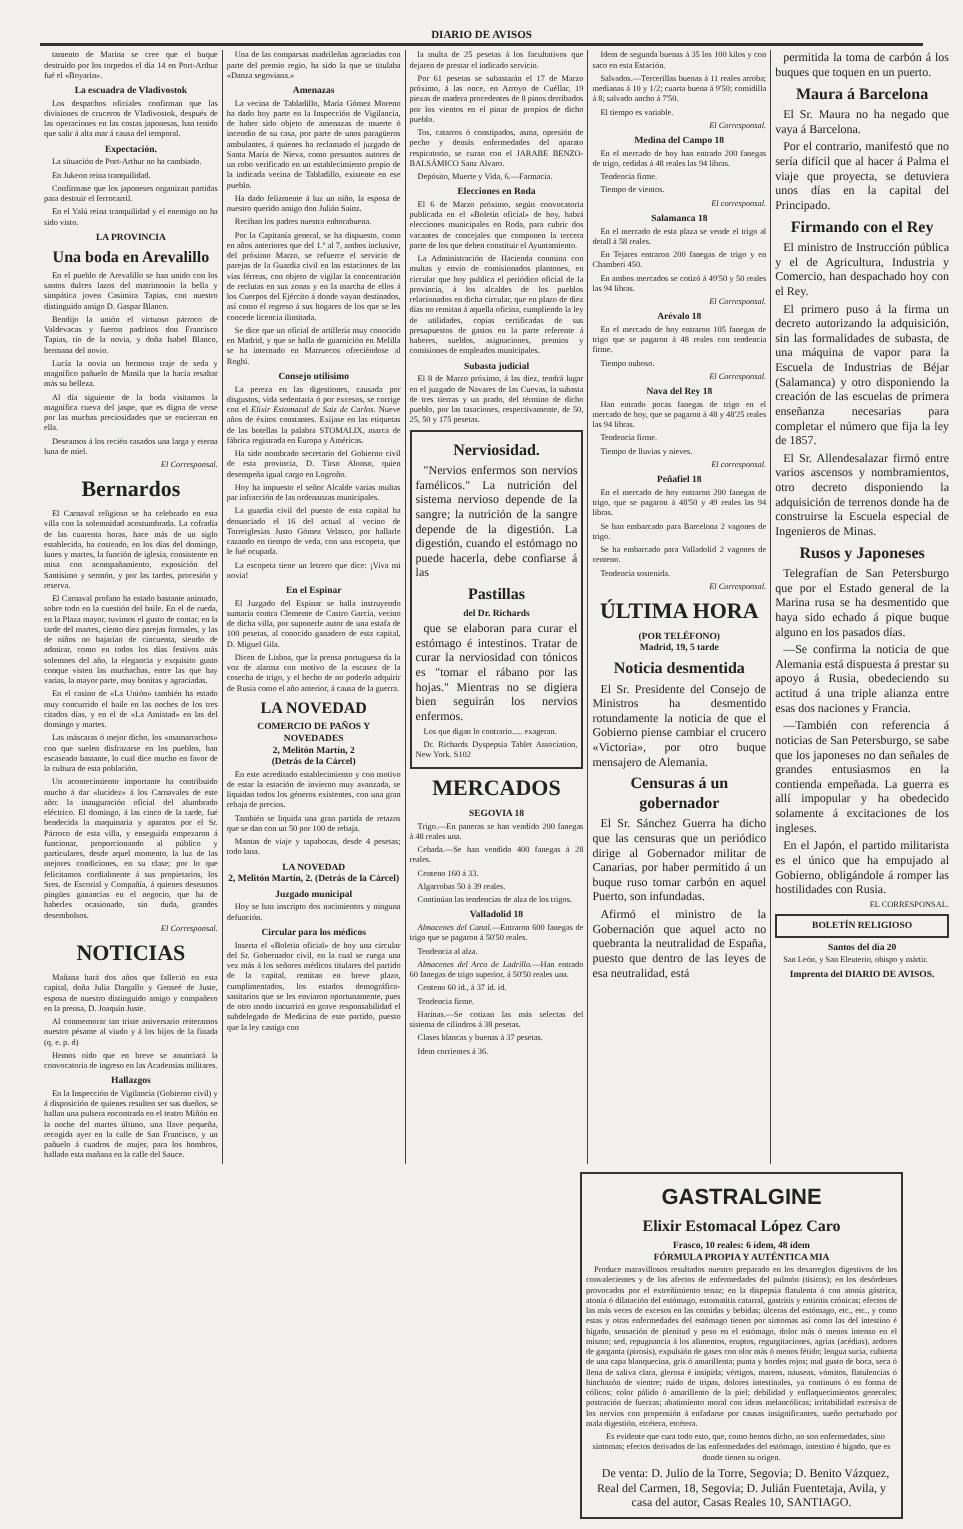DIARIO DE AVISOS
tamento de Marina se cree que el buque destruido por los torpedos el día 14 en Port-Arthur fué el «Boyarin».
La escuadra de Vladivostok
Los despachos oficiales confirman que las divisiones de cruceros de Vladivostok, después de las operaciones en las costas japonesas, han tenido que salir á alta mar á causa del temporal.
Expectación.
La situación de Port-Arthur no ha cambiado.
En Jukeon reina tranquilidad.
Confírmase que los japoneses organizan partidas para destruir el ferrocarril.
En el Yalú reina tranquilidad y el enemigo no ha sido visto.
LA PROVINCIA
Una boda en Arevalillo
En el pueblo de Arevalillo se han unido con los santos dulces lazos del matrimonio la bella y simpática joven Casimira Tapias, con nuestro distinguido amigo D. Gaspar Blanco.
Bendijo la unión el virtuoso párroco de Valdevacas y fueron padrinos don Francisco Tapias, tío de la novia, y doña Isabel Blanco, hermana del novio.
Lucía la novia un hermoso traje de seda y magnífico pañuelo de Manila que la hacía resaltar más su belleza.
Al día siguiente de la boda visitamos la magnífica cueva del jaspe, que es digna de verse por las muchas preciosidades que se encierran en ella.
Deseamos á los recién casados una larga y eterna luna de miel.
El Corresponsal.
Bernardos
El Carnaval religioso se ha celebrado en esta villa con la solemnidad acostumbrada. La cofradía de las cuarenta horas, hace más de un siglo establecida, ha costeado, en los días del domingo, lunes y martes, la función de iglesia, consistente en misa con acompañamiento, exposición del Santísimo y sermón, y por las tardes, procesión y reserva.
El Carnaval profano ha estado bastante animado, sobre todo en la cuestión del baile. En el de rueda, en la Plaza mayor, tuvimos el gusto de contar, en la tarde del martes, ciento diez parejas formales, y las de niños no bajarían de cincuenta, siendo de admirar, como en todos los días festivos más solemnes del año, la elegancia y exquisito gusto conque visten las muchachas, entre las que hay varias, la mayor parte, muy bonitas y agraciadas.
En el casino de «La Unión» también ha estado muy concurrido el baile en las noches de los tres citados días, y en el de «La Amistad» en las del domingo y martes.
Las máscaras ó mejor dicho, los «mamarrachos» con que suelen disfrazarse en los pueblos, han escaseado bastante, lo cual dice mucho en favor de la cultura de esta población.
Un acontecimiento importante ha contribuido mucho á dar «lucidez» á los Carnavales de este año: la inauguración oficial del alumbrado eléctrico. El domingo, á las cinco de la tarde, fué bendecida la maquinaria y aparatos por el Sr. Párroco de esta villa, y enseguida empezaron á funcionar, proporcionando al público y particulares, desde aquel momento, la luz de las mejores condiciones, en su clase; por lo que felicitamos cordialmente á sus propietarios, los Sres. de Escorial y Compañía, á quienes deseamos pingües ganancias en el negocio, que ha de haberles ocasionado, sin duda, grandes desembolsos.
El Corresponsal.
NOTICIAS
Mañana hará dos años que falleció en esta capital, doña Julia Dargallo y Genseé de Juste, esposa de nuestro distinguido amigo y compañero en la prensa, D. Joaquín Juste.
Al conmemorar tan triste aniversario reiteramos nuestro pésame al viudo y á los hijos de la finada (q. e. p. d)
Hemos oído que en breve se anunciará la convocatoria de ingreso en las Academias militares.
Hallazgos
En la Inspección de Vigilancia (Gobierno civil) y á disposición de quienes resulten ser sus dueños, se hallan una pulsera encontrada en el teatro Miñón en la noche del martes último, una llave pequeña, recogida ayer en la calle de San Francisco, y un pañuelo á cuadros de mujer, para los hombros, hallado esta mañana en la calle del Sauce.
Una de las comparsas madrileñas agraciadas con parte del premio regio, ha sido la que se titulaba «Danza segoviana.»
Amenazas
La vecina de Tabladillo, María Gómez Moreno ha dado hoy parte en la Inspección de Vigilancia, de haber sido objeto de amenazas de muerte ó incendio de su casa, por parte de unos paragüeros ambulantes, á quienes ha reclamado el juzgado de Santa María de Nieva, como presuntos autores de un robo verificado en un establecimiento propio de la indicada vecina de Tabladillo, existente en ese pueblo.
Ha dado felizmente á luz un niño, la esposa de nuestro querido amigo don Julián Sainz.
Reciban los padres nuestra enhorabuena.
Por la Capitanía general, se ha dispuesto, como en años anteriores que del 1.º al 7, ambos inclusive, del próximo Marzo, se refuerce el servicio de parejas de la Guardia civil en las estaciones de las vías férreas, con objeto de vigilar la concentración de reclutas en sus zonas y en la marcha de ellos á los Cuerpos del Ejército á donde vayan destinados, así como el regreso á sus hogares de los que se les concede licencia ilimitada.
Se dice que un oficial de artillería muy conocido en Madrid, y que se halla de guarnición en Melilla se ha internado en Marruecos ofreciéndose al Roghí.
Consejo utilísimo
La pereza en las digestiones, causada por disgustos, vida sedentaria ó por excesos, se corrige con el Elixir Estomacal de Saiz de Carlos. Nueve años de éxitos constantes. Exíjase en las etiquetas de las botellas la palabra STOMALIX, marca de fábrica registrada en Europa y Américas.
Ha sido nombrado secretario del Gobierno civil de esta provincia, D. Tirso Alonso, quien desempeña igual cargo en Logroño.
Hoy ha impuesto el señor Alcalde varias multas par infracción de las ordenanzas municipales.
La guardia civil del puesto de esta capital ha denunciado el 16 del actual al vecino de Torreiglesias Justo Gómez Velasco, por hallarle cazando en tiempo de veda, con una escopeta, que le fué ocupada.
La escopeta tiene un letrero que dice: ¡Viva mi novia!
En el Espinar
El Juzgado del Espinar se halla instruyendo sumaria contra Clemente de Castro García, vecino de dicha villa, por suponerle autor de una estafa de 100 pesetas, al conocido ganadero de esta capital, D. Miguel Gila.
Dicen de Lisboa, que la prensa portuguesa da la voz de alarma con motivo de la escasez de la cosecha de trigo, y el hecho de no poderlo adquirir de Rusia como el año anterior, á causa de la guerra.
LA NOVEDAD
COMERCIO DE PAÑOS Y NOVEDADES
2, Melitón Martín, 2
(Detrás de la Cárcel)
En este acreditado establecimiento y con motivo de estar la estación de invierno muy avanzada, se liquidan todos los géneros existentes, con una gran rebaja de precios.
También se liquida una gran partida de retazos que se dan con un 50 por 100 de rebaja.
Mantas de viaje y tapabocas, desde 4 pesetas; todo lana.
LA NOVEDAD
2, Melitón Martín, 2. (Detrás de la Cárcel)
Juzgado municipal
Hoy se han inscripto dos nacimientos y ninguna defunción.
Circular para los médicos
Inserta el «Boletín oficial» de hoy una circular del Sr. Gobernador civil, en la cual se ruega una vez más á los señores médicos titulares del partido de la capital, remitan en breve plazo, cumplimentados, los estados demográfico-sanitarios que se les enviaron oportunamente, pues de otro modo incurrirá en grave responsabilidad el subdelegado de Medicina de este partido, puesto que la ley castiga con
la multa de 25 pesetas á los facultativos que dejaren de prestar el indicado servicio.
Por 61 pesetas se subastarán el 17 de Marzo próximo, á las once, en Arroyo de Cuéllar, 19 piezas de madera procedentes de 8 pinos derribados por los vientos en el pinar de propios de dicho pueblo.
Tos, catarros ó constipados, asma, opresión de pecho y demás enfermedades del aparato respiratorio, se curan con el JARABE BENZO-BALSÁMICO Sanz Alvaro.
Depósito, Muerte y Vida, 6.—Farmacia.
Elecciones en Roda
El 6 de Marzo próximo, según convocatoria publicada en el «Boletín oficial» de hoy, habrá elecciones municipales en Roda, para cubrir dos vacantes de concejales que componen la tercera parte de los que deben constituir el Ayuntamiento.
La Administración de Hacienda conmina con multas y envío de comisionados plantones, en circular que hoy publica el periódico oficial de la provincia, á los alcaldes de los pueblos relacionados en dicha circular, que en plazo de diez días no remitan á aquella oficina, cumpliendo la ley de utilidades, copias certificadas de sus presupuestos de gastos en la parte referente á haberes, sueldos, asignaciones, premios y comisiones de empleados municipales.
Subasta judicial
El 8 de Marzo próximo, á las diez, tendrá lugar en el juzgado de Navares de las Cuevas, la subasta de tres tierras y un prado, del término de dicho pueblo, por las tasaciones, respectivamente, de 50, 25, 50 y 175 pesetas.
Nerviosidad.
"Nervios enfermos son nervios famélicos." La nutrición del sistema nervioso depende de la sangre; la nutrición de la sangre depende de la digestión. La digestión, cuando el estómago no puede hacerla, debe confiarse á las
Pastillas
del Dr. Richards
que se elaboran para curar el estómago é intestinos. Tratar de curar la nerviosidad con tónicos es "tomar el rábano por las hojas." Mientras no se digiera bien seguirán los nervios enfermos.
Los que digan lo contrario..... exageran.
Dr. Richards Dyspepsia Tablet Association, New York. S102
MERCADOS
SEGOVIA 18
Trigo.—En paneras se han vendido 200 fanegas á 48 reales una.
Cebada.—Se han vendido 400 fanegas á 28 reales.
Centeno 160 á 33.
Algarrobas 50 á 39 reales.
Continúan las tendencias de alza de los trigos.
Valladolid 18
Almacenes del Canal.—Entraron 600 fanegas de trigo que se pagaron á 50'50 reales.
Tendencia al alza.
Almacenes del Arco de Ladrillo.—Han entrado 60 fanegas de trigo superior, á 50'50 reales una.
Centeno 60 íd., á 37 íd. íd.
Tendencia firme.
Harinas.—Se cotizan las más selectas del sistema de cilindros á 38 pesetas.
Clases blancas y buenas á 37 pesetas.
Idem corrientes á 36.
Idem de segunda buenas á 35 los 100 kilos y con saco en esta Estación.
Salvados.—Tercerillas buenas á 11 reales arroba; medianas á 10 y 1/2; cuarta buena á 9'50; comidilla á 8; salvado ancho á 7'50.
El tiempo es variable.
El Corresponsal.
Medina del Campo 18
En el mercado de hoy han entrado 200 fanegas de trigo, cedidas á 48 reales las 94 libras.
Tendencia firme.
Tiempo de vientos.
El corresponsal.
Salamanca 18
En el mercado de esta plaza se vende el trigo al detall á 58 reales.
En Tejares entraron 200 fanegas de trigo y en Chamberí 450.
En ambos mercados se cotizó á 49'50 y 50 reales las 94 libras.
El Corresponsal.
Arévalo 18
En el mercado de hoy entraron 105 fanegas de trigo que se pagaron á 48 reales con tendencia firme.
Tiempo nuboso.
El Corresponsal.
Nava del Rey 18
Han entrado pocas fanegas de trigo en el mercado de hoy, que se pagaron á 48 y 48'25 reales las 94 libras.
Tendencia firme.
Tiempo de lluvias y nieves.
El corresponsal.
Peñafiel 18
En el mercado de hoy entraron 200 fanegas de trigo, que se pagaron á 48'50 y 49 reales las 94 libras.
Se han embarcado para Barcelona 2 vagones de trigo.
Se ha embarcado para Valladolid 2 vagones de centeno.
Tendencia sostenida.
El Corresponsal.
ÚLTIMA HORA
(POR TELÉFONO)
Madrid, 19, 5 tarde
Noticia desmentida
El Sr. Presidente del Consejo de Ministros ha desmentido rotundamente la noticia de que el Gobierno piense cambiar el crucero «Victoria», por otro buque mensajero de Alemania.
Censuras á un gobernador
El Sr. Sánchez Guerra ha dicho que las censuras que un periódico dirige al Gobernador militar de Canarias, por haber permitido á un buque ruso tomar carbón en aquel Puerto, son infundadas.
Afirmó el ministro de la Gobernación que aquel acto no quebranta la neutralidad de España, puesto que dentro de las leyes de esa neutralidad, está
permitida la toma de carbón á los buques que toquen en un puerto.
Maura á Barcelona
El Sr. Maura no ha negado que vaya á Barcelona.
Por el contrario, manifestó que no sería difícil que al hacer á Palma el viaje que proyecta, se detuviera unos días en la capital del Principado.
Firmando con el Rey
El ministro de Instrucción pública y el de Agricultura, Industria y Comercio, han despachado hoy con el Rey.
El primero puso á la firma un decreto autorizando la adquisición, sin las formalidades de subasta, de una máquina de vapor para la Escuela de Industrias de Béjar (Salamanca) y otro disponiendo la creación de las escuelas de primera enseñanza necesarias para completar el número que fija la ley de 1857.
El Sr. Allendesalazar firmó entre varios ascensos y nombramientos, otro decreto disponiendo la adquisición de terrenos donde ha de construirse la Escuela especial de Ingenieros de Minas.
Rusos y Japoneses
Telegrafían de San Petersburgo que por el Estado general de la Marina rusa se ha desmentido que haya sido echado á pique buque alguno en los pasados días.
—Se confirma la noticia de que Alemania está dispuesta á prestar su apoyo á Rusia, obedeciendo su actitud á una triple alianza entre esas dos naciones y Francia.
—También con referencia á noticias de San Petersburgo, se sabe que los japoneses no dan señales de grandes entusiasmos en la contienda empeñada. La guerra es allí impopular y ha obedecido solamente á excitaciones de los ingleses.
En el Japón, el partido militarista es el único que ha empujado al Gobierno, obligándole á romper las hostilidades con Rusia.
EL CORRESPONSAL.
BOLETÍN RELIGIOSO
Santos del día 20
San León, y San Eleuterio, obispo y mártir.
Imprenta del DIARIO DE AVISOS.
GASTRALGINE
Elixir Estomacal López Caro
Frasco, 10 reales: 6 ídem, 48 ídem
FÓRMULA PROPIA Y AUTÉNTICA MIA
Produce maravillosos resultados nuestro preparado en los desarreglos digestivos de los convalecientes y de los afectos de enfermedades del pulmón (tísicos); en los desórdenes provocados por el extreñimiento tenaz; en la dispepsia flatulenta ó con atonía gástrica, atonía ó dilatación del estómago, estomatitis catarral, gastritis y entiritis crónicas; efectos de las más veces de excesos en las comidas y bebidas; úlceras del estómago, etc., etc., y como estas y otras enfermedades del estómago tienen por síntomas así como las del intestino é hígado, sensación de plenitud y peso en el estómago, dolor más ó menos intenso en el mismo; sed, repugnancia á los alimentos, eruptos, regurgitaciones, agrias (acédias), ardores de garganta (pirosis), expulsión de gases con olor más ó menos fétido; lengua sucia, cubierta de una capa blanquecina, gris ó amarillenta; punta y bordes rojos; mal gusto de boca, seca ó llena de saliva clara, glerosa é insípida; vértigos, mareos, náuseas, vómitos, flatulencias ó hinchazón de vientre; ruido de tripas, dolores intestinales, ya continuos ó en forma de cólicos; color pálido ó amarillento de la piel; debilidad y enflaquecimientos generales; postración de fuerzas; abatimiento moral con ideas melancólicas; irritabilidad excesiva de los nervios con propensión á enfadarse por causas insignificantes, sueño perturbado por mala digestión, etcétera, etcétera.
Es evidente que cura todo esto, que, como hemos dicho, no son enfermedades, sino síntomas; efectos derivados de las enfermedades del estómago, intestino é hígado, que es donde tienen su origen.
De venta: D. Julio de la Torre, Segovia; D. Benito Vázquez, Real del Carmen, 18, Segovia; D. Julián Fuentetaja, Avila, y casa del autor, Casas Reales 10, SANTIAGO.